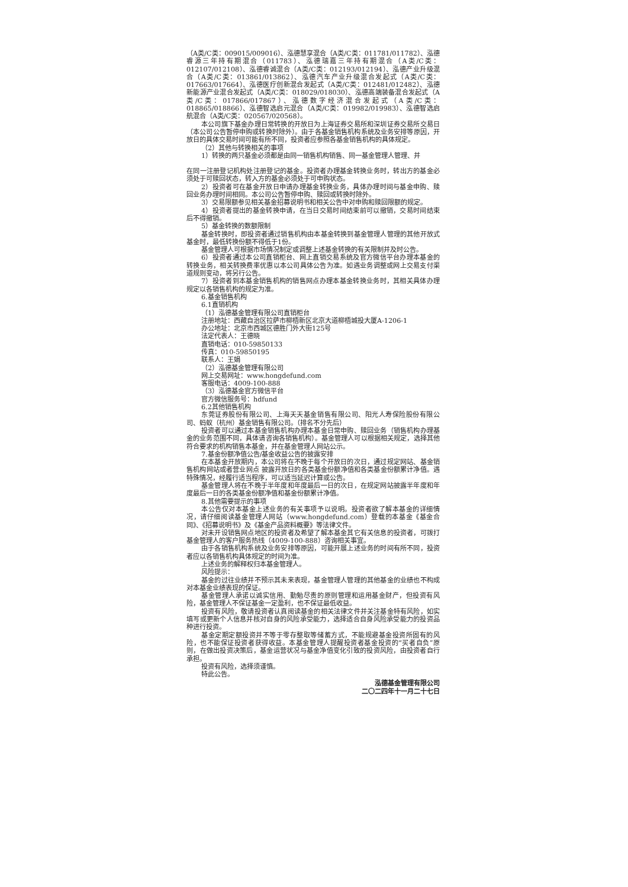（A类/C类：009015/009016）、泓德慧享混合（A类/C类：011781/011782）、泓德睿源三年持有期混合（011783）、泓德瑞嘉三年持有期混合（A类/C类：012107/012108）、泓德睿诚混合（A类/C类：012193/012194）、泓德产业升级混合（A类/C类：013861/013862）、泓德汽车产业升级混合发起式（A类/C类：017663/017664）、泓德医疗创新混合发起式（A类/C类：012481/012482）、泓德新能源产业混合发起式（A类/C类：018029/018030）、泓德高端装备混合发起式（A类/C类：017866/017867）、泓德数字经济混合发起式（A类/C类：018865/018866）、泓德智选启元混合（A类/C类：019982/019983）、泓德智选启航混合（A类/C类：020567/020568）。
本公司旗下基金办理日常转换的开放日为上海证券交易所和深圳证券交易所交易日（本公司公告暂停申购或转换时除外）。由于各基金销售机构系统及业务安排等原因，开放日的具体交易时间可能有所不同，投资者应参照各基金销售机构的具体规定。
（2）其他与转换相关的事项
1）转换的两只基金必须都是由同一销售机构销售、同一基金管理人管理、并
在同一注册登记机构处注册登记的基金。投资者办理基金转换业务时，转出方的基金必须处于可赎回状态，转入方的基金必须处于可申购状态。
2）投资者可在基金开放日申请办理基金转换业务，具体办理时间与基金申购、赎回业务办理时间相同。本公司公告暂停申购、赎回或转换时除外。
3）交易限额参见相关基金招募说明书和相关公告中对申购和赎回限额的规定。
4）投资者提出的基金转换申请，在当日交易时间结束前可以撤销，交易时间结束后不得撤销。
5）基金转换的数额限制
基金转换时，即投资者通过销售机构由本基金转换到基金管理人管理的其他开放式基金时，最低转换份额不得低于1份。
基金管理人可根据市场情况制定或调整上述基金转换的有关限制并及时公告。
6）投资者通过本公司直销柜台、网上直销交易系统及官方微信平台办理本基金的转换业务，相关转换费率优惠以本公司具体公告为准。如遇业务调整或网上交易支付渠道规则变动，将另行公告。
7）投资者到本基金销售机构的销售网点办理本基金转换业务时，其相关具体办理规定以各销售机构的规定为准。
6.基金销售机构
6.1直销机构
（1）泓德基金管理有限公司直销柜台
注册地址：西藏自治区拉萨市柳梧新区北京大道柳梧城投大厦A-1206-1
办公地址：北京市西城区德胜门外大街125号
法定代表人：王德晓
直销电话：010-59850133
传真：010-59850195
联系人：王娟
（2）泓德基金管理有限公司
网上交易网址：www.hongdefund.com
客服电话：4009-100-888
（3）泓德基金官方微信平台
官方微信服务号：hdfund
6.2其他销售机构
东莞证券股份有限公司、上海天天基金销售有限公司、阳光人寿保险股份有限公司、蚂蚁（杭州）基金销售有限公司。（排名不分先后）
投资者可以通过本基金销售机构办理本基金日常申购、赎回业务（销售机构办理基金的业务范围不同，具体请咨询各销售机构）。基金管理人可以根据相关规定，选择其他符合要求的机构销售本基金，并在基金管理人网站公示。
7.基金份额净值公告/基金收益公告的披露安排
在本基金开放期内，本公司将在不晚于每个开放日的次日，通过规定网站、基金销售机构网站或者营业网点 披露开放日的各类基金份额净值和各类基金份额累计净值。遇特殊情况，经履行适当程序，可以适当延迟计算或公告。
基金管理人将在不晚于半年度和年度最后一日的次日，在规定网站披露半年度和年度最后一日的各类基金份额净值和基金份额累计净值。
8.其他需要提示的事项
本公告仅对本基金上述业务的有关事项予以说明。投资者欲了解本基金的详细情况，请仔细阅读基金管理人网站（www.hongdefund.com）登载的本基金《基金合同》、《招募说明书》及《基金产品资料概要》等法律文件。
对未开设销售网点地区的投资者及希望了解本基金其它有关信息的投资者，可拨打基金管理人的客户服务热线（4009-100-888）咨询相关事宜。
由于各销售机构系统及业务安排等原因，可能开展上述业务的时间有所不同，投资者应以各销售机构具体规定的时间为准。
上述业务的解释权归本基金管理人。
风险提示：
基金的过往业绩并不预示其未来表现，基金管理人管理的其他基金的业绩也不构成对本基金业绩表现的保证。
基金管理人承诺以诚实信用、勤勉尽责的原则管理和运用基金财产，但投资有风险，基金管理人不保证基金一定盈利，也不保证最低收益。
投资有风险，敬请投资者认真阅读基金的相关法律文件并关注基金特有风险，如实填写或更新个人信息并核对自身的风险承受能力，选择适合自身风险承受能力的投资品种进行投资。
基金定期定额投资并不等于零存整取等储蓄方式，不能规避基金投资所固有的风险，也不能保证投资者获得收益。本基金管理人提醒投资者基金投资的“买者自负”原则，在做出投资决策后，基金运营状况与基金净值变化引致的投资风险，由投资者自行承担。
投资有风险，选择须谨慎。
特此公告。
泓德基金管理有限公司
二〇二四年十一月二十七日